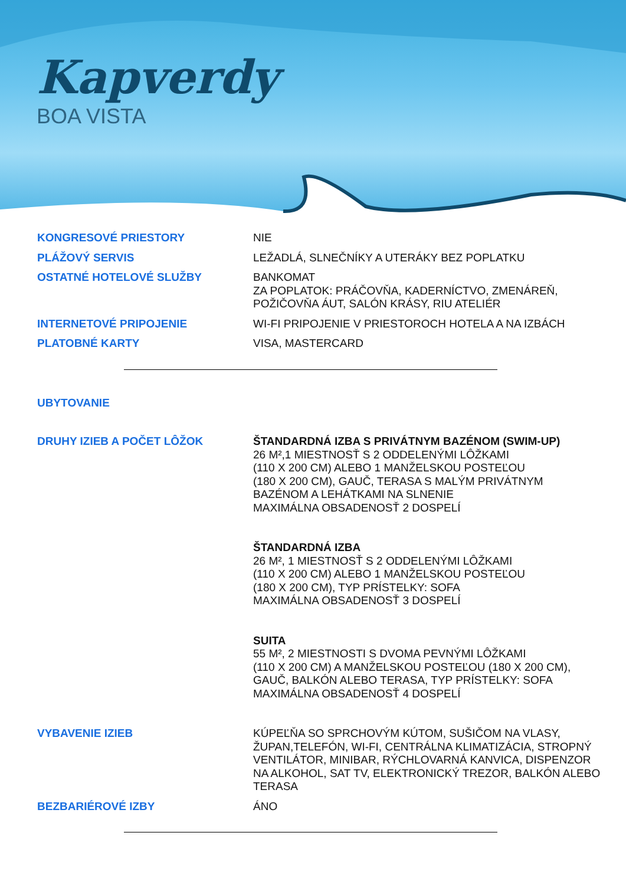Kapverdy
BOA VISTA
KONGRESOVÉ PRIESTORY NIE
PLÁŽOVÝ SERVIS LEŽADLÁ, SLNEČNÍKY A UTERÁKY BEZ POPLATKU
OSTATNÉ HOTELOVÉ SLUŽBY BANKOMAT
ZA POPLATOK: PRÁČOVŇA, KADERNÍCTVO, ZMENÁREŇ, POŽIČOVŇA ÁUT, SALÓN KRÁSY, RIU ATELIÉR
INTERNETOVÉ PRIPOJENIE WI-FI PRIPOJENIE V PRIESTOROCH HOTELA A NA IZBÁCH
PLATOBNÉ KARTY VISA, MASTERCARD
UBYTOVANIE
DRUHY IZIEB A POČET LÔŽOK ŠTANDARDNÁ IZBA S PRIVÁTNYM BAZÉNOM (SWIM-UP)
26 M²,1 MIESTNOSŤ S 2 ODDELENÝMI LÔŽKAMI
(110 X 200 CM) ALEBO 1 MANŽELSKOU POSTEĽOU
(180 X 200 CM), GAUČ, TERASA S MALÝM PRIVÁTNYM
BAZÉNOM A LEHÁTKAMI NA SLNENIE
MAXIMÁLNA OBSADENOSŤ 2 DOSPELÍ
ŠTANDARDNÁ IZBA
26 M², 1 MIESTNOSŤ S 2 ODDELENÝMI LÔŽKAMI
(110 X 200 CM) ALEBO 1 MANŽELSKOU POSTEĽOU
(180 X 200 CM), TYP PRÍSTELKY: SOFA
MAXIMÁLNA OBSADENOSŤ 3 DOSPELÍ
SUITA
55 M², 2 MIESTNOSTI S DVOMA PEVNÝMI LÔŽKAMI
(110 X 200 CM) A MANŽELSKOU POSTEĽOU (180 X 200 CM),
GAUČ, BALKÓN ALEBO TERASA, TYP PRÍSTELKY: SOFA
MAXIMÁLNA OBSADENOSŤ 4 DOSPELÍ
VYBAVENIE IZIEB KÚPEĽŇA SO SPRCHOVÝM KÚTOM, SUŠIČOM NA VLASY, ŽUPAN,TELEFÓN, WI-FI, CENTRÁLNA KLIMATIZÁCIA, STROPNÝ VENTILÁTOR, MINIBAR, RÝCHLOVARNÁ KANVICA, DISPENZOR NA ALKOHOL, SAT TV, ELEKTRONICKÝ TREZOR, BALKÓN ALEBO TERASA
BEZBARIÉROVÉ IZBY ÁNO